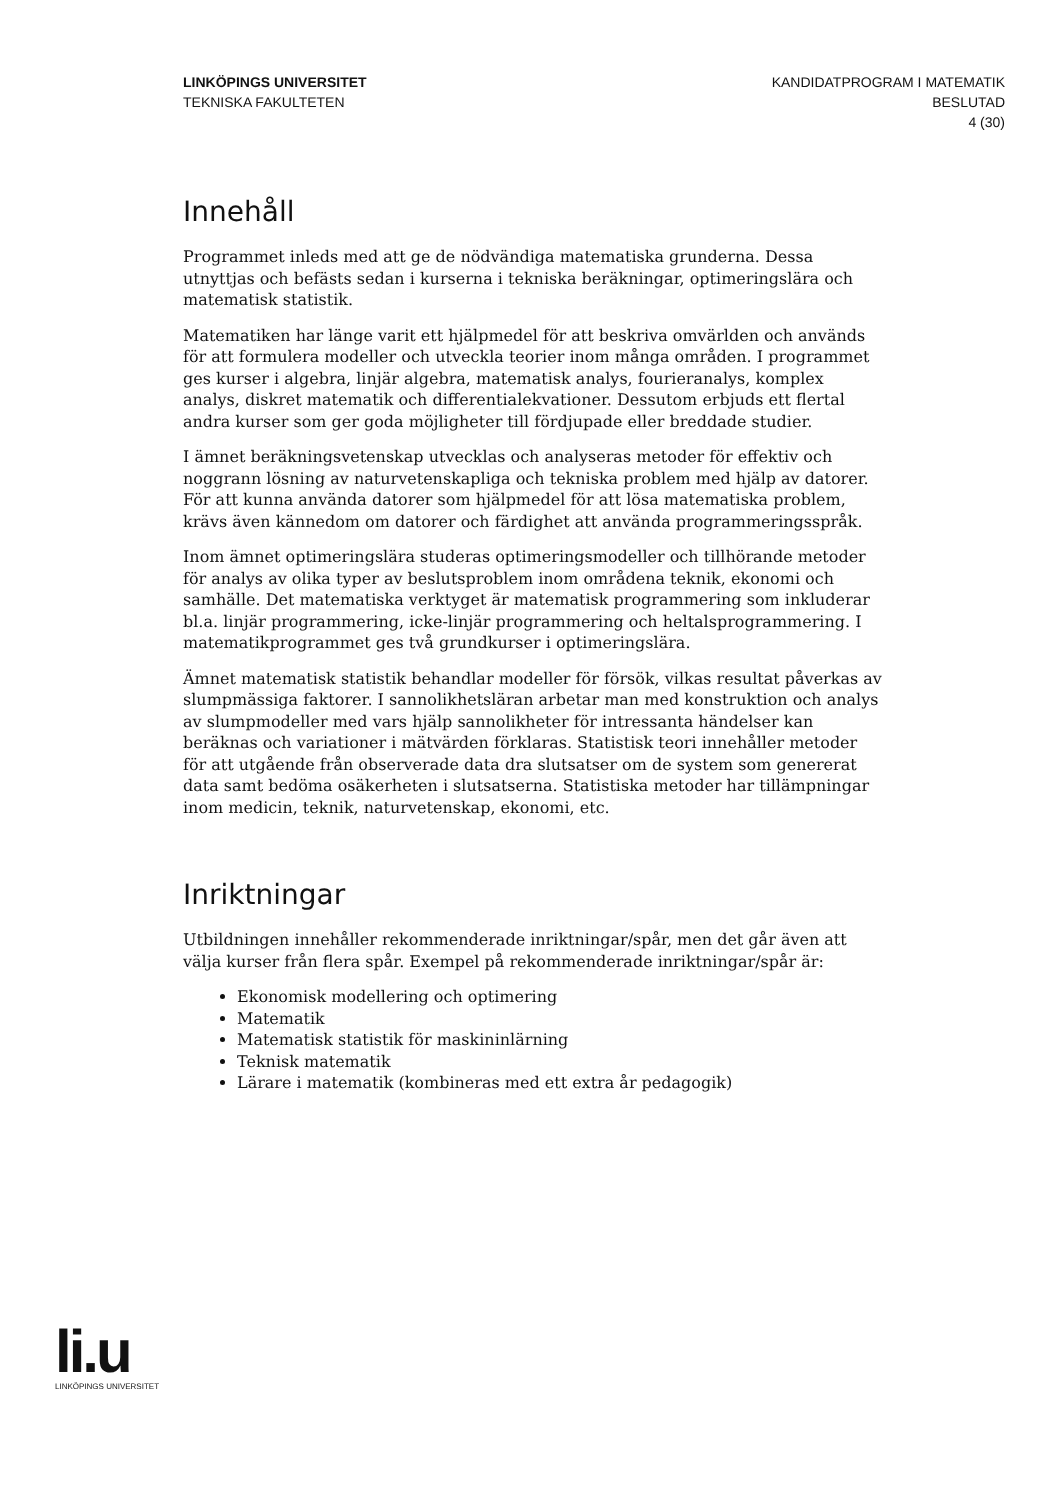LINKÖPINGS UNIVERSITET
TEKNISKA FAKULTETEN
KANDIDATPROGRAM I MATEMATIK
BESLUTAD
4 (30)
Innehåll
Programmet inleds med att ge de nödvändiga matematiska grunderna. Dessa utnyttjas och befästs sedan i kurserna i tekniska beräkningar, optimeringslära och matematisk statistik.
Matematiken har länge varit ett hjälpmedel för att beskriva omvärlden och används för att formulera modeller och utveckla teorier inom många områden. I programmet ges kurser i algebra, linjär algebra, matematisk analys, fourieranalys, komplex analys, diskret matematik och differentialekvationer. Dessutom erbjuds ett flertal andra kurser som ger goda möjligheter till fördjupade eller breddade studier.
I ämnet beräkningsvetenskap utvecklas och analyseras metoder för effektiv och noggrann lösning av naturvetenskapliga och tekniska problem med hjälp av datorer. För att kunna använda datorer som hjälpmedel för att lösa matematiska problem, krävs även kännedom om datorer och färdighet att använda programmeringsspråk.
Inom ämnet optimeringslära studeras optimeringsmodeller och tillhörande metoder för analys av olika typer av beslutsproblem inom områdena teknik, ekonomi och samhälle. Det matematiska verktyget är matematisk programmering som inkluderar bl.a. linjär programmering, icke-linjär programmering och heltalsprogrammering. I matematikprogrammet ges två grundkurser i optimeringslära.
Ämnet matematisk statistik behandlar modeller för försök, vilkas resultat påverkas av slumpmässiga faktorer. I sannolikhetsläran arbetar man med konstruktion och analys av slumpmodeller med vars hjälp sannolikheter för intressanta händelser kan beräknas och variationer i mätvärden förklaras. Statistisk teori innehåller metoder för att utgående från observerade data dra slutsatser om de system som genererat data samt bedöma osäkerheten i slutsatserna. Statistiska metoder har tillämpningar inom medicin, teknik, naturvetenskap, ekonomi, etc.
Inriktningar
Utbildningen innehåller rekommenderade inriktningar/spår, men det går även att välja kurser från flera spår. Exempel på rekommenderade inriktningar/spår är:
Ekonomisk modellering och optimering
Matematik
Matematisk statistik för maskininlärning
Teknisk matematik
Lärare i matematik (kombineras med ett extra år pedagogik)
li.u
LINKÖPINGS UNIVERSITET